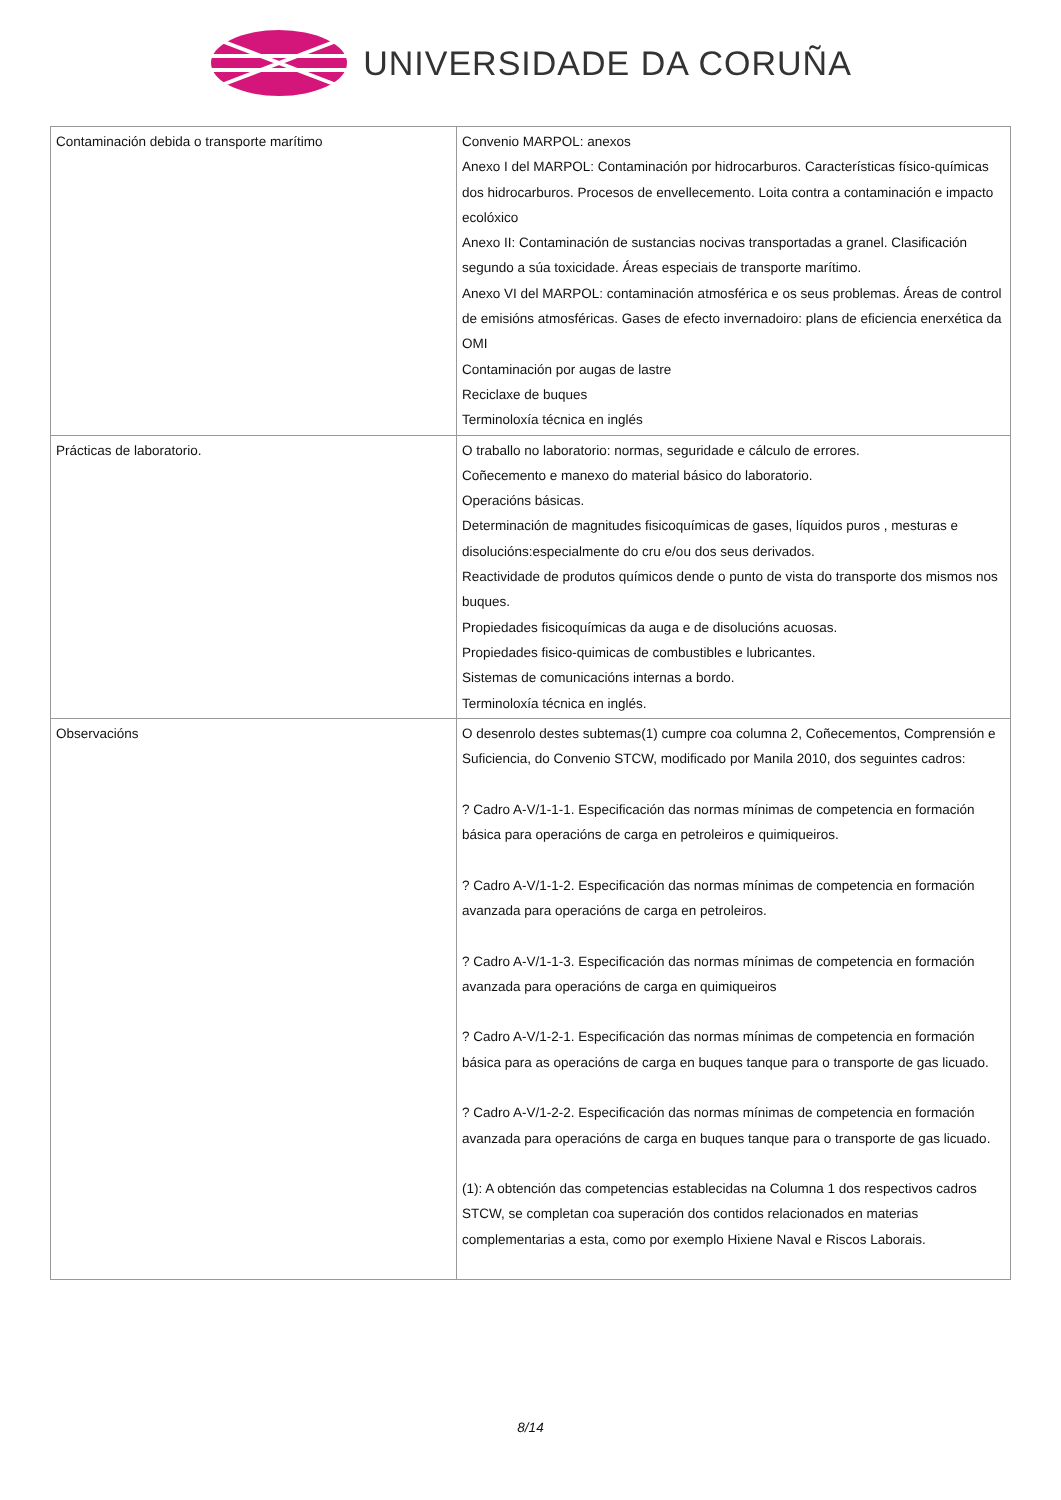UNIVERSIDADE DA CORUÑA
| Contaminación debida o transporte marítimo | Convenio MARPOL: anexos Anexo I del MARPOL: Contaminación por hidrocarburos. Características físico-químicas dos hidrocarburos. Procesos de envellecemento. Loita contra a contaminación e impacto ecolóxico Anexo II: Contaminación de sustancias nocivas transportadas a granel. Clasificación segundo a súa toxicidade. Áreas especiais de transporte marítimo. Anexo VI del MARPOL: contaminación atmosférica e os seus problemas. Áreas de control de emisións atmosféricas. Gases de efecto invernadoiro: plans de eficiencia enerxética da OMI Contaminación por augas de lastre Reciclaxe de buques Terminoloxía técnica en inglés |
| Prácticas de laboratorio. | O traballo no laboratorio: normas, seguridade e cálculo de errores. Coñecemento e manexo do material básico do laboratorio. Operacións básicas. Determinación de magnitudes fisicoquímicas de gases, líquidos puros , mesturas e disolucións:especialmente do cru e/ou dos seus derivados. Reactividade de produtos químicos dende o punto de vista do transporte dos mismos nos buques. Propiedades fisicoquímicas da auga e de disolucións acuosas. Propiedades fisico-quimicas de combustibles e lubricantes. Sistemas de comunicacións internas a bordo. Terminoloxía técnica en inglés. |
| Observacións | O desenrolo destes subtemas(1) cumpre coa columna 2, Coñecementos, Comprensión e Suficiencia, do Convenio STCW, modificado por Manila 2010, dos seguintes cadros: ? Cadro A-V/1-1-1. Especificación das normas mínimas de competencia en formación básica para operacións de carga en petroleiros e quimiqueiros. ? Cadro A-V/1-1-2. Especificación das normas mínimas de competencia en formación avanzada para operacións de carga en petroleiros. ? Cadro A-V/1-1-3. Especificación das normas mínimas de competencia en formación avanzada para operacións de carga en quimiqueiros ? Cadro A-V/1-2-1. Especificación das normas mínimas de competencia en formación básica para as operacións de carga en buques tanque para o transporte de gas licuado. ? Cadro A-V/1-2-2. Especificación das normas mínimas de competencia en formación avanzada para operacións de carga en buques tanque para o transporte de gas licuado. (1): A obtención das competencias establecidas na Columna 1 dos respectivos cadros STCW, se completan coa superación dos contidos relacionados en materias complementarias a esta, como por exemplo Hixiene Naval e Riscos Laborais. |
8/14